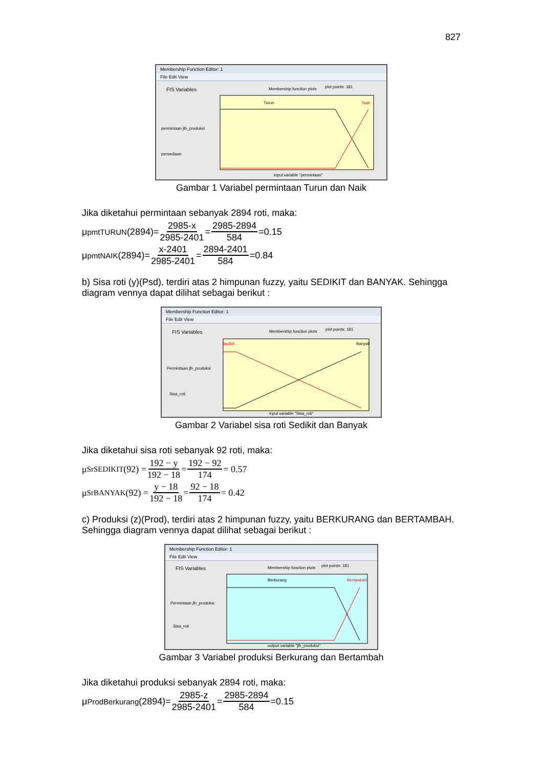827
Membership Function Editor: 1
File Edit View
FIS Variables
plot points: 181
Membership function plots
Turun
Naik
permintaan jlh_produksi
persediaan
input variable "permintaan"
Gambar 1 Variabel permintaan Turun dan Naik
Jika diketahui permintaan sebanyak 2894 roti, maka:
μ<sub>pmtTURUN</sub>(2894)= 2985-x 2985-2401 = 2985-2894 584 =0.15
μ<sub>pmtNAIK</sub>(2894)= x-2401 2985-2401 = 2894-2401 584 =0.84
b) Sisa roti (y)(Psd), terdiri atas 2 himpunan fuzzy, yaitu SEDIKIT dan BANYAK. Sehingga diagram vennya dapat dilihat sebagai berikut :
Membership Function Editor: 1
File Edit View
FIS Variables
plot points: 181
Membership function plots
Sedikit
Banyak
Permintaan jlh_produksi
Sisa_roti
input variable "Sisa_roti"
Gambar 2 Variabel sisa roti Sedikit dan Banyak
Jika diketahui sisa roti sebanyak 92 roti, maka:
μ<sub>SrSEDIKIT</sub>(92) = 192 − y 192 − 18 = 192 − 92 174 = 0.57
μ<sub>SrBANYAK</sub>(92) = y − 18 192 − 18 = 92 − 18 174 = 0.42
c) Produksi (z)(Prod), terdiri atas 2 himpunan fuzzy, yaitu BERKURANG dan BERTAMBAH. Sehingga diagram vennya dapat dilihat sebagai berikut :
Membership Function Editor: 1
File Edit View
FIS Variables
plot points: 181
Membership function plots
Berkurang
Bertambah
Permintaan jlh_produksi
Sisa_roti
output variable "jlh_produksi"
Gambar 3 Variabel produksi Berkurang dan Bertambah
Jika diketahui produksi sebanyak 2894 roti, maka:
μ<sub>ProdBerkurang</sub>(2894)= 2985-z 2985-2401 = 2985-2894 584 =0.15